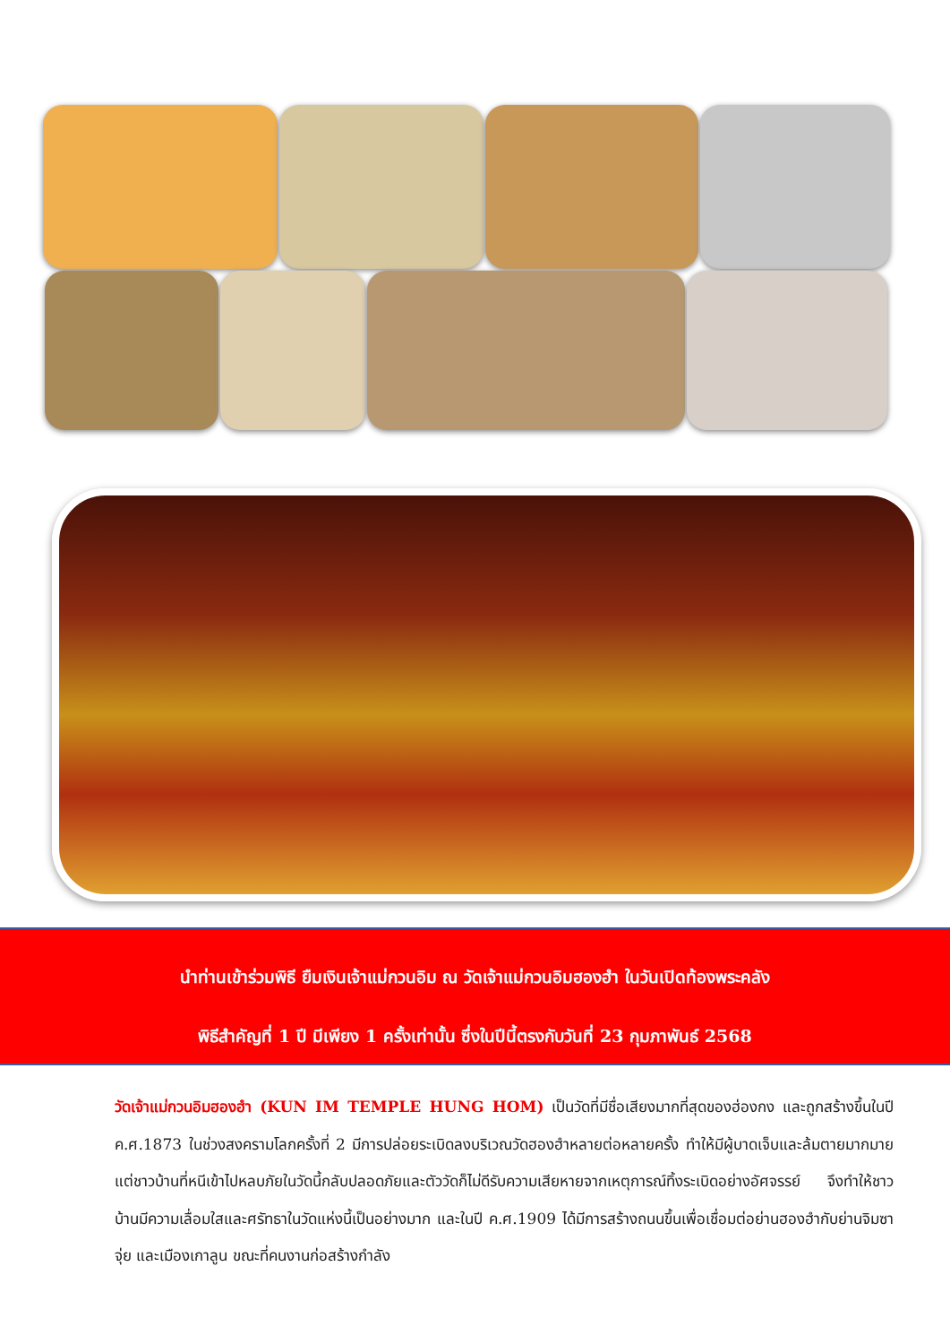นำท่านเข้าร่วมพิธี ยืมเงินเจ้าแม่กวนอิม ณ วัดเจ้าแม่กวนอิมฮองฮำ ในวันเปิดท้องพระคลัง
พิธีสำคัญที่ 1 ปี มีเพียง 1 ครั้งเท่านั้น ซึ่งในปีนี้ตรงกับวันที่ 23 กุมภาพันธ์ 2568
วัดเจ้าแม่กวนอิมฮองฮำ (KUN IM TEMPLE HUNG HOM) เป็นวัดที่มีชื่อเสียงมากที่สุดของฮ่องกง และถูกสร้างขึ้นในปี ค.ศ.1873 ในช่วงสงครามโลกครั้งที่ 2 มีการปล่อยระเบิดลงบริเวณวัดฮองฮำหลายต่อหลายครั้ง ทำให้มีผู้บาดเจ็บและล้มตายมากมาย แต่ชาวบ้านที่หนีเข้าไปหลบภัยในวัดนี้กลับปลอดภัยและตัววัดก็ไม่ดีรับความเสียหายจากเหตุการณ์ทิ้งระเบิดอย่างอัศจรรย์ จึงทำให้ชาวบ้านมีความเลื่อมใสและศรัทธาในวัดแห่งนี้เป็นอย่างมาก และในปี ค.ศ.1909 ได้มีการสร้างถนนขึ้นเพื่อเชื่อมต่อย่านฮองฮำกับย่านจิมซาจุ่ย และเมืองเกาลูน ขณะที่คนงานก่อสร้างกำลัง